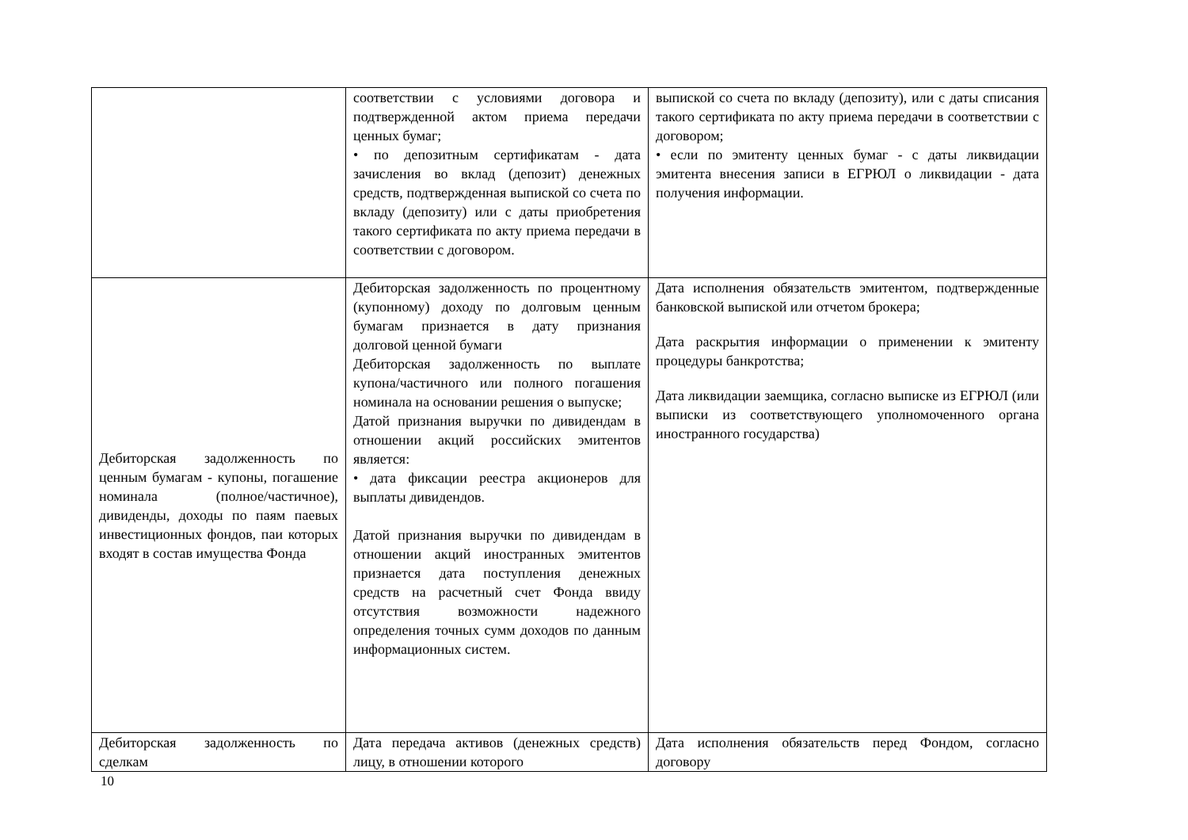| | соответствии с условиями договора и подтвержденной актом приема передачи ценных бумаг; • по депозитным сертификатам - дата зачисления во вклад (депозит) денежных средств, подтвержденная выпиской со счета по вкладу (депозиту) или с даты приобретения такого сертификата по акту приема передачи в соответствии с договором. | выпиской со счета по вкладу (депозиту), или с даты списания такого сертификата по акту приема передачи в соответствии с договором; • если по эмитенту ценных бумаг - с даты ликвидации эмитента внесения записи в ЕГРЮЛ о ликвидации - дата получения информации. |
| Дебиторская задолженность по ценным бумагам - купоны, погашение номинала (полное/частичное), дивиденды, доходы по паям паевых инвестиционных фондов, паи которых входят в состав имущества Фонда | Дебиторская задолженность по процентному (купонному) доходу по долговым ценным бумагам признается в дату признания долговой ценной бумаги Дебиторская задолженность по выплате купона/частичного или полного погашения номинала на основании решения о выпуске; Датой признания выручки по дивидендам в отношении акций российских эмитентов является: • дата фиксации реестра акционеров для выплаты дивидендов. Датой признания выручки по дивидендам в отношении акций иностранных эмитентов признается дата поступления денежных средств на расчетный счет Фонда ввиду отсутствия возможности надежного определения точных сумм доходов по данным информационных систем. | Дата исполнения обязательств эмитентом, подтвержденные банковской выпиской или отчетом брокера; Дата раскрытия информации о применении к эмитенту процедуры банкротства; Дата ликвидации заемщика, согласно выписке из ЕГРЮЛ (или выписки из соответствующего уполномоченного органа иностранного государства) |
| Дебиторская задолженность по сделкам | Дата передача активов (денежных средств) лицу, в отношении которого | Дата исполнения обязательств перед Фондом, согласно договору |
10